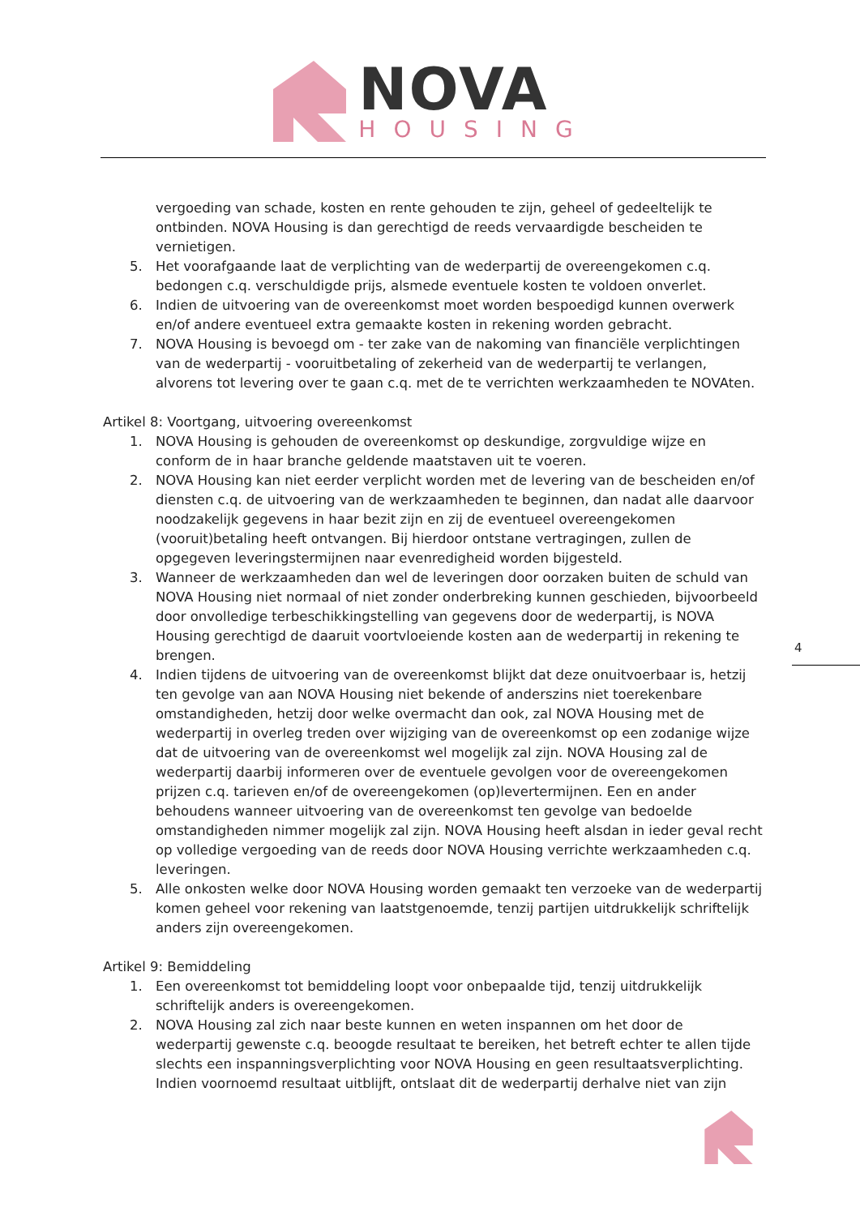NOVA
HOUSING
vergoeding van schade, kosten en rente gehouden te zijn, geheel of gedeeltelijk te ontbinden. NOVA Housing is dan gerechtigd de reeds vervaardigde bescheiden te vernietigen.
5. Het voorafgaande laat de verplichting van de wederpartij de overeengekomen c.q. bedongen c.q. verschuldigde prijs, alsmede eventuele kosten te voldoen onverlet.
6. Indien de uitvoering van de overeenkomst moet worden bespoedigd kunnen overwerk en/of andere eventueel extra gemaakte kosten in rekening worden gebracht.
7. NOVA Housing is bevoegd om - ter zake van de nakoming van financiële verplichtingen van de wederpartij - vooruitbetaling of zekerheid van de wederpartij te verlangen, alvorens tot levering over te gaan c.q. met de te verrichten werkzaamheden te NOVAten.
Artikel 8: Voortgang, uitvoering overeenkomst
1. NOVA Housing is gehouden de overeenkomst op deskundige, zorgvuldige wijze en conform de in haar branche geldende maatstaven uit te voeren.
2. NOVA Housing kan niet eerder verplicht worden met de levering van de bescheiden en/of diensten c.q. de uitvoering van de werkzaamheden te beginnen, dan nadat alle daarvoor noodzakelijk gegevens in haar bezit zijn en zij de eventueel overeengekomen (vooruit)betaling heeft ontvangen. Bij hierdoor ontstane vertragingen, zullen de opgegeven leveringstermijnen naar evenredigheid worden bijgesteld.
3. Wanneer de werkzaamheden dan wel de leveringen door oorzaken buiten de schuld van NOVA Housing niet normaal of niet zonder onderbreking kunnen geschieden, bijvoorbeeld door onvolledige terbeschikkingstelling van gegevens door de wederpartij, is NOVA Housing gerechtigd de daaruit voortvloeiende kosten aan de wederpartij in rekening te brengen.
4. Indien tijdens de uitvoering van de overeenkomst blijkt dat deze onuitvoerbaar is, hetzij ten gevolge van aan NOVA Housing niet bekende of anderszins niet toerekenbare omstandigheden, hetzij door welke overmacht dan ook, zal NOVA Housing met de wederpartij in overleg treden over wijziging van de overeenkomst op een zodanige wijze dat de uitvoering van de overeenkomst wel mogelijk zal zijn. NOVA Housing zal de wederpartij daarbij informeren over de eventuele gevolgen voor de overeengekomen prijzen c.q. tarieven en/of de overeengekomen (op)levertermijnen. Een en ander behoudens wanneer uitvoering van de overeenkomst ten gevolge van bedoelde omstandigheden nimmer mogelijk zal zijn. NOVA Housing heeft alsdan in ieder geval recht op volledige vergoeding van de reeds door NOVA Housing verrichte werkzaamheden c.q. leveringen.
5. Alle onkosten welke door NOVA Housing worden gemaakt ten verzoeke van de wederpartij komen geheel voor rekening van laatstgenoemde, tenzij partijen uitdrukkelijk schriftelijk anders zijn overeengekomen.
Artikel 9: Bemiddeling
1. Een overeenkomst tot bemiddeling loopt voor onbepaalde tijd, tenzij uitdrukkelijk schriftelijk anders is overeengekomen.
2. NOVA Housing zal zich naar beste kunnen en weten inspannen om het door de wederpartij gewenste c.q. beoogde resultaat te bereiken, het betreft echter te allen tijde slechts een inspanningsverplichting voor NOVA Housing en geen resultaatsverplichting. Indien voornoemd resultaat uitblijft, ontslaat dit de wederpartij derhalve niet van zijn
4